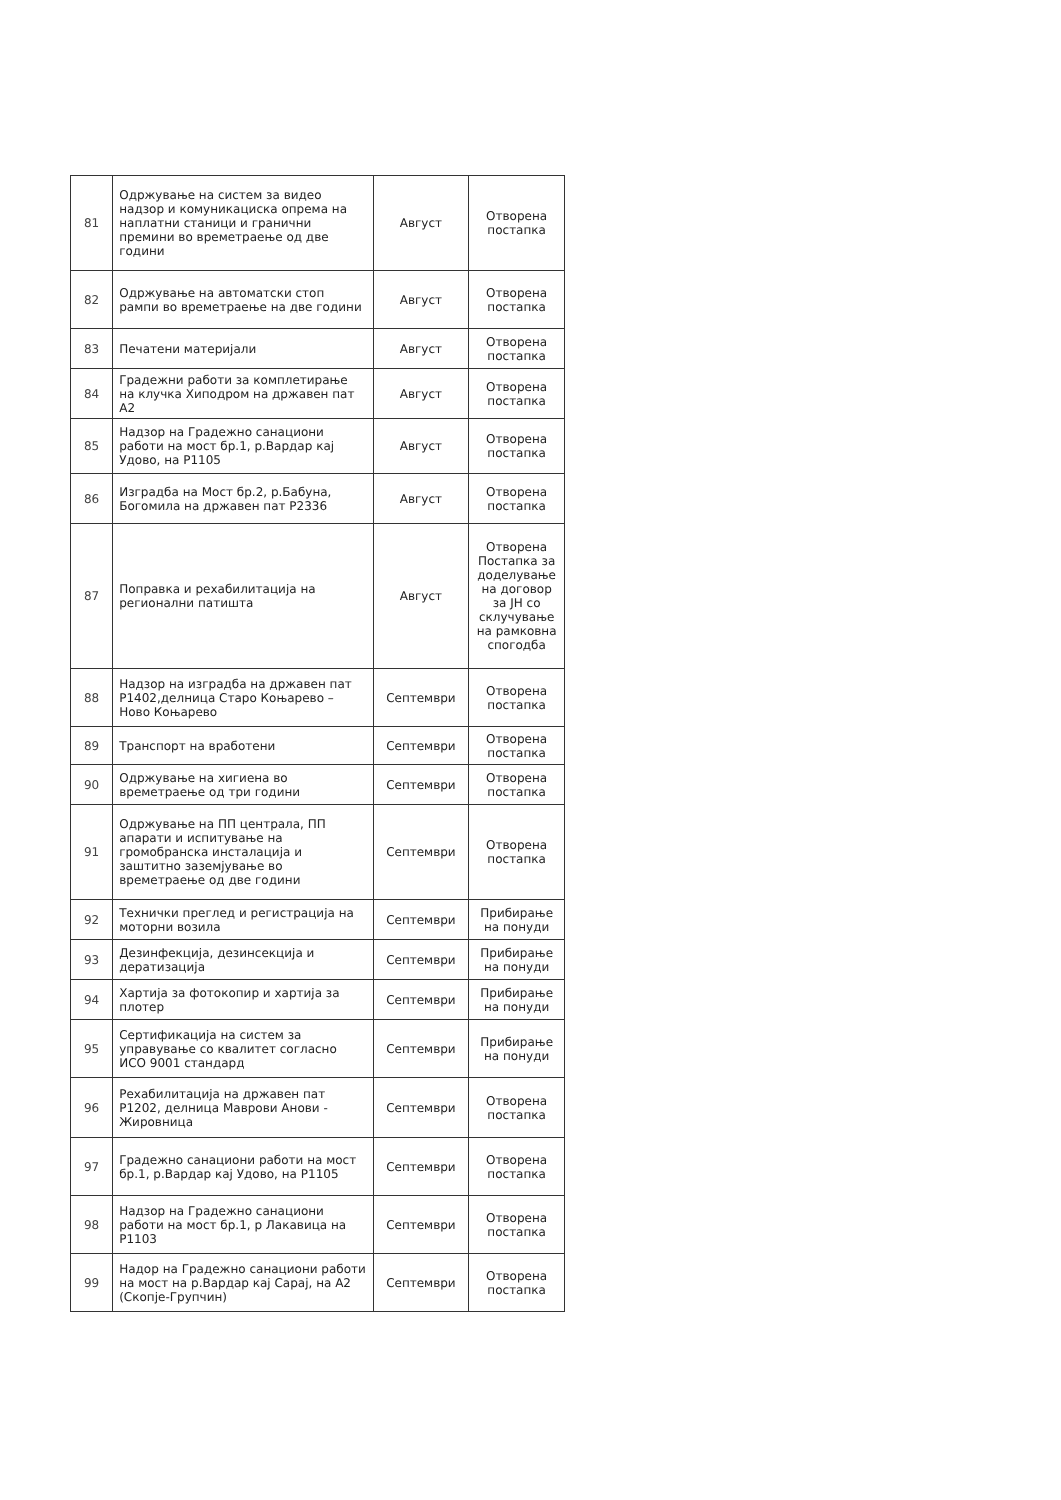| 81 | Одржување на систем за видео надзор и комуникациска опрема на наплатни станици и гранични премини во времетраење од две години | Август | Отворена постапка |
| 82 | Одржување на автоматски стоп рампи во времетраење на две години | Август | Отворена постапка |
| 83 | Печатени материјали | Август | Отворена постапка |
| 84 | Градежни работи за комплетирање на клучка Хиподром на државен пат А2 | Август | Отворена постапка |
| 85 | Надзор на Градежно санациони работи на мост бр.1, р.Вардар кај Удово, на Р1105 | Август | Отворена постапка |
| 86 | Изградба на Мост бр.2, р.Бабуна, Богомила на државен пат Р2336 | Август | Отворена постапка |
| 87 | Поправка и рехабилитација на регионални патишта | Август | Отворена Постапка за доделување на договор за ЈН со склучување на рамковна спогодба |
| 88 | Надзор на изградба на државен пат Р1402,делница Старо Коњарево – Ново Коњарево | Септември | Отворена постапка |
| 89 | Транспорт на вработени | Септември | Отворена постапка |
| 90 | Одржување на хигиена во времетраење од три години | Септември | Отворена постапка |
| 91 | Одржување на ПП централа, ПП апарати и испитување на громобранска инсталација и заштитно заземјување во времетраење од две години | Септември | Отворена постапка |
| 92 | Технички преглед и регистрација на моторни возила | Септември | Прибирање на понуди |
| 93 | Дезинфекција, дезинсекција и дератизација | Септември | Прибирање на понуди |
| 94 | Хартија за фотокопир и хартија за плотер | Септември | Прибирање на понуди |
| 95 | Сертификација на систем за управување со квалитет согласно ИСО 9001 стандард | Септември | Прибирање на понуди |
| 96 | Рехабилитација на државен пат Р1202, делница Маврови Анови - Жировница | Септември | Отворена постапка |
| 97 | Градежно санациони работи на мост бр.1, р.Вардар кај Удово, на Р1105 | Септември | Отворена постапка |
| 98 | Надзор на Градежно санациони работи на мост бр.1, р Лакавица на Р1103 | Септември | Отворена постапка |
| 99 | Надор на Градежно санациони работи на мост на р.Вардар кај Сарај, на А2 (Скопје-Групчин) | Септември | Отворена постапка |